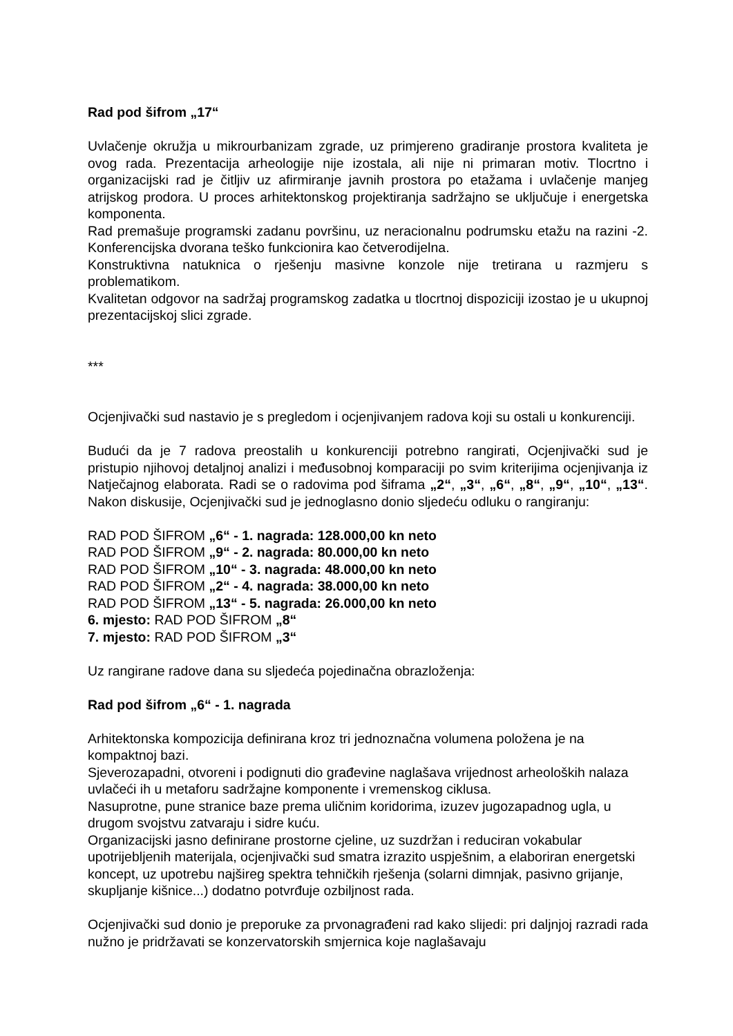Rad pod šifrom „17“
Uvlačenje okružja u mikrourbanizam zgrade, uz primjereno gradiranje prostora kvaliteta je ovog rada. Prezentacija arheologije nije izostala, ali nije ni primaran motiv. Tlocrtno i organizacijski rad je čitljiv uz afirmiranje javnih prostora po etažama i uvlačenje manjeg atrijskog prodora. U proces arhitektonskog projektiranja sadržajno se uključuje i energetska komponenta.
Rad premašuje programski zadanu površinu, uz neracionalnu podrumsku etažu na razini -2. Konferencijska dvorana teško funkcionira kao četverodijelna.
Konstruktivna natuknica o rješenju masivne konzole nije tretirana u razmjeru s problematikom.
Kvalitetan odgovor na sadržaj programskog zadatka u tlocrtnoj dispoziciji izostao je u ukupnoj prezentacijskoj slici zgrade.
***
Ocjenjivački sud nastavio je s pregledom i ocjenjivanjem radova koji su ostali u konkurenciji.
Budući da je 7 radova preostalih u konkurenciji potrebno rangirati, Ocjenjivački sud je pristupio njihovoj detaljnoj analizi i međusobnoj komparaciji po svim kriterijima ocjenjivanja iz Natječajnog elaborata. Radi se o radovima pod šiframa „2“, „3“, „6“, „8“, „9“, „10“, „13“. Nakon diskusije, Ocjenjivački sud je jednoglasno donio sljedeću odluku o rangiranju:
RAD POD ŠIFROM „6“ - 1. nagrada: 128.000,00 kn neto
RAD POD ŠIFROM „9“ - 2. nagrada: 80.000,00 kn neto
RAD POD ŠIFROM „10“ - 3. nagrada: 48.000,00 kn neto
RAD POD ŠIFROM „2“ - 4. nagrada: 38.000,00 kn neto
RAD POD ŠIFROM „13“ - 5. nagrada: 26.000,00 kn neto
6. mjesto: RAD POD ŠIFROM „8“
7. mjesto: RAD POD ŠIFROM „3“
Uz rangirane radove dana su sljedeća pojedinačna obrazloženja:
Rad pod šifrom „6“ - 1. nagrada
Arhitektonska kompozicija definirana kroz tri jednoznačna volumena položena je na kompaktnoj bazi.
Sjeverozapadni, otvoreni i podignuti dio građevine naglašava vrijednost arheoloških nalaza uvlačeći ih u metaforu sadržajne komponente i vremenskog ciklusa.
Nasuprotne, pune stranice baze prema uličnim koridorima, izuzev jugozapadnog ugla, u drugom svojstvu zatvaraju i sidre kuću.
Organizacijski jasno definirane prostorne cjeline, uz suzdržan i reduciran vokabular upotrijebljenih materijala, ocjenjivački sud smatra izrazito uspješnim, a elaboriran energetski koncept, uz upotrebu najšireg spektra tehničkih rješenja (solarni dimnjak, pasivno grijanje, skupljanje kišnice...) dodatno potvrđuje ozbiljnost rada.
Ocjenjivački sud donio je preporuke za prvonagrađeni rad kako slijedi: pri daljnjoj razradi rada nužno je pridržavati se konzervatorskih smjernica koje naglašavaju